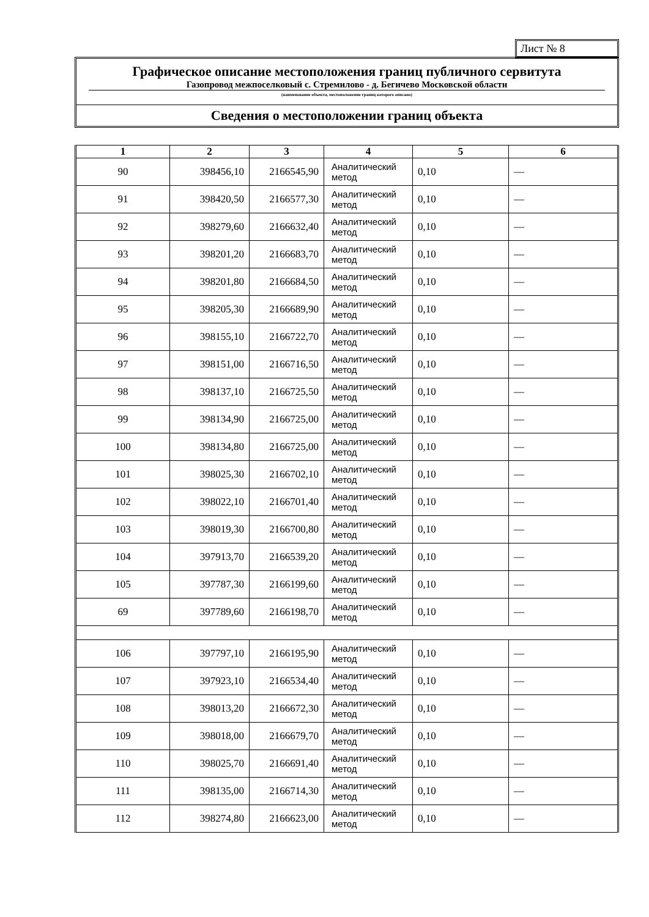Лист № 8
Графическое описание местоположения границ публичного сервитута
Газопровод межпоселковый с. Стремилово - д. Бегичево Московской области
(наименование объекта, местоположение границ которого описано)
Сведения о местоположении границ объекта
| 1 | 2 | 3 | 4 | 5 | 6 |
| --- | --- | --- | --- | --- | --- |
| 90 | 398456,10 | 2166545,90 | Аналитический метод | 0,10 | — |
| 91 | 398420,50 | 2166577,30 | Аналитический метод | 0,10 | — |
| 92 | 398279,60 | 2166632,40 | Аналитический метод | 0,10 | — |
| 93 | 398201,20 | 2166683,70 | Аналитический метод | 0,10 | — |
| 94 | 398201,80 | 2166684,50 | Аналитический метод | 0,10 | — |
| 95 | 398205,30 | 2166689,90 | Аналитический метод | 0,10 | — |
| 96 | 398155,10 | 2166722,70 | Аналитический метод | 0,10 | — |
| 97 | 398151,00 | 2166716,50 | Аналитический метод | 0,10 | — |
| 98 | 398137,10 | 2166725,50 | Аналитический метод | 0,10 | — |
| 99 | 398134,90 | 2166725,00 | Аналитический метод | 0,10 | — |
| 100 | 398134,80 | 2166725,00 | Аналитический метод | 0,10 | — |
| 101 | 398025,30 | 2166702,10 | Аналитический метод | 0,10 | — |
| 102 | 398022,10 | 2166701,40 | Аналитический метод | 0,10 | — |
| 103 | 398019,30 | 2166700,80 | Аналитический метод | 0,10 | — |
| 104 | 397913,70 | 2166539,20 | Аналитический метод | 0,10 | — |
| 105 | 397787,30 | 2166199,60 | Аналитический метод | 0,10 | — |
| 69 | 397789,60 | 2166198,70 | Аналитический метод | 0,10 | — |
| 106 | 397797,10 | 2166195,90 | Аналитический метод | 0,10 | — |
| 107 | 397923,10 | 2166534,40 | Аналитический метод | 0,10 | — |
| 108 | 398013,20 | 2166672,30 | Аналитический метод | 0,10 | — |
| 109 | 398018,00 | 2166679,70 | Аналитический метод | 0,10 | — |
| 110 | 398025,70 | 2166691,40 | Аналитический метод | 0,10 | — |
| 111 | 398135,00 | 2166714,30 | Аналитический метод | 0,10 | — |
| 112 | 398274,80 | 2166623,00 | Аналитический метод | 0,10 | — |